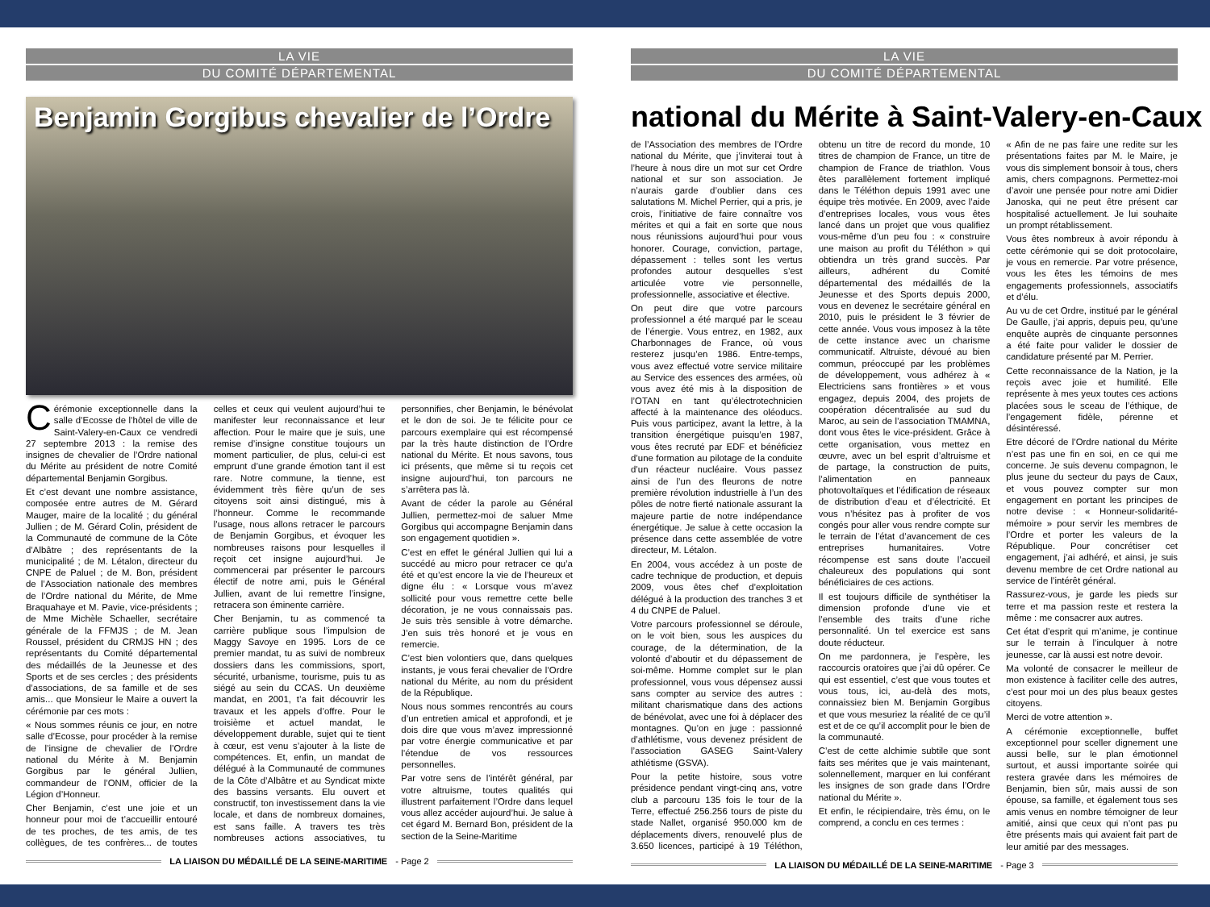LA VIE
DU COMITÉ DÉPARTEMENTAL
Benjamin Gorgibus chevalier de l’Ordre
Cérémonie exceptionnelle dans la salle d’Ecosse de l’hôtel de ville de Saint-Valery-en-Caux ce vendredi 27 septembre 2013 : la remise des insignes de chevalier de l’Ordre national du Mérite au président de notre Comité départemental Benjamin Gorgibus.
Et c’est devant une nombre assistance, composée entre autres de M. Gérard Mauger, maire de la localité ; du général Jullien ; de M. Gérard Colin, président de la Communauté de commune de la Côte d’Albâtre ; des représentants de la municipalité ; de M. Létalon, directeur du CNPE de Paluel ; de M. Bon, président de l’Association nationale des membres de l’Ordre national du Mérite, de Mme Braquahaye et M. Pavie, vice-présidents ; de Mme Michèle Schaeller, secrétaire générale de la FFMJS ; de M. Jean Roussel, président du CRMJS HN ; des représentants du Comité départemental des médaillés de la Jeunesse et des Sports et de ses cercles ; des présidents d’associations, de sa famille et de ses amis... que Monsieur le Maire a ouvert la cérémonie par ces mots :
« Nous sommes réunis ce jour, en notre salle d’Ecosse, pour procéder à la remise de l’insigne de chevalier de l’Ordre national du Mérite à M. Benjamin Gorgibus par le général Jullien, commandeur de l’ONM, officier de la Légion d’Honneur.
Cher Benjamin, c’est une joie et un honneur pour moi de t’accueillir entouré de tes proches, de tes amis, de tes collègues, de tes confrères... de toutes celles et ceux qui veulent aujourd’hui te manifester leur reconnaissance et leur affection. Pour le maire que je suis, une remise d’insigne constitue toujours un moment particulier, de plus, celui-ci est emprunt d’une grande émotion tant il est rare. Notre commune, la tienne, est évidemment très fière qu’un de ses citoyens soit ainsi distingué, mis à l’honneur. Comme le recommande l’usage, nous allons retracer le parcours de Benjamin Gorgibus, et évoquer les nombreuses raisons pour lesquelles il reçoit cet insigne aujourd’hui. Je commencerai par présenter le parcours électif de notre ami, puis le Général Jullien, avant de lui remettre l’insigne, retracera son éminente carrière.
Cher Benjamin, tu as commencé ta carrière publique sous l’impulsion de Maggy Savoye en 1995. Lors de ce premier mandat, tu as suivi de nombreux dossiers dans les commissions, sport, sécurité, urbanisme, tourisme, puis tu as siégé au sein du CCAS. Un deuxième mandat, en 2001, t’a fait découvrir les travaux et les appels d’offre. Pour le troisième et actuel mandat, le développement durable, sujet qui te tient à cœur, est venu s’ajouter à la liste de compétences. Et, enfin, un mandat de délégué à la Communauté de communes de la Côte d’Albâtre et au Syndicat mixte des bassins versants. Elu ouvert et constructif, ton investissement dans la vie locale, et dans de nombreux domaines, est sans faille. A travers tes très nombreuses actions associatives, tu personnifies, cher Benjamin, le bénévolat et le don de soi. Je te félicite pour ce parcours exemplaire qui est récompensé par la très haute distinction de l’Ordre national du Mérite. Et nous savons, tous ici présents, que même si tu reçois cet insigne aujourd’hui, ton parcours ne s’arrêtera pas là.
Avant de céder la parole au Général Jullien, permettez-moi de saluer Mme Gorgibus qui accompagne Benjamin dans son engagement quotidien ».
C’est en effet le général Jullien qui lui a succédé au micro pour retracer ce qu’a été et qu’est encore la vie de l’heureux et digne élu : « Lorsque vous m’avez sollicité pour vous remettre cette belle décoration, je ne vous connaissais pas. Je suis très sensible à votre démarche. J’en suis très honoré et je vous en remercie.
C’est bien volontiers que, dans quelques instants, je vous ferai chevalier de l’Ordre national du Mérite, au nom du président de la République.
Nous nous sommes rencontrés au cours d’un entretien amical et approfondi, et je dois dire que vous m’avez impressionné par votre énergie communicative et par l’étendue de vos ressources personnelles.
Par votre sens de l’intérêt général, par votre altruisme, toutes qualités qui illustrent parfaitement l’Ordre dans lequel vous allez accéder aujourd’hui. Je salue à cet égard M. Bernard Bon, président de la section de la Seine-Maritime
LA LIAISON DU MÉDAILLÉ DE LA SEINE-MARITIME - Page 2
LA VIE
DU COMITÉ DÉPARTEMENTAL
national du Mérite à Saint-Valery-en-Caux
de l’Association des membres de l’Ordre national du Mérite, que j’inviterai tout à l’heure à nous dire un mot sur cet Ordre national et sur son association. Je n’aurais garde d’oublier dans ces salutations M. Michel Perrier, qui a pris, je crois, l’initiative de faire connaître vos mérites et qui a fait en sorte que nous nous réunissions aujourd’hui pour vous honorer. Courage, conviction, partage, dépassement : telles sont les vertus profondes autour desquelles s’est articulée votre vie personnelle, professionnelle, associative et élective.
On peut dire que votre parcours professionnel a été marqué par le sceau de l’énergie. Vous entrez, en 1982, aux Charbonnages de France, où vous resterez jusqu’en 1986. Entre-temps, vous avez effectué votre service militaire au Service des essences des armées, où vous avez été mis à la disposition de l’OTAN en tant qu’électrotechnicien affecté à la maintenance des oléoducs. Puis vous participez, avant la lettre, à la transition énergétique puisqu’en 1987, vous êtes recruté par EDF et bénéficiez d’une formation au pilotage de la conduite d’un réacteur nucléaire. Vous passez ainsi de l’un des fleurons de notre première révolution industrielle à l’un des pôles de notre fierté nationale assurant la majeure partie de notre indépendance énergétique. Je salue à cette occasion la présence dans cette assemblée de votre directeur, M. Létalon.
En 2004, vous accédez à un poste de cadre technique de production, et depuis 2009, vous êtes chef d’exploitation délégué à la production des tranches 3 et 4 du CNPE de Paluel.
Votre parcours professionnel se déroule, on le voit bien, sous les auspices du courage, de la détermination, de la volonté d’aboutir et du dépassement de soi-même. Homme complet sur le plan professionnel, vous vous dépensez aussi sans compter au service des autres : militant charismatique dans des actions de bénévolat, avec une foi à déplacer des montagnes. Qu’on en juge : passionné d’athlétisme, vous devenez président de l’association GASEG Saint-Valery athlétisme (GSVA).
Pour la petite histoire, sous votre présidence pendant vingt-cinq ans, votre club a parcouru 135 fois le tour de la Terre, effectué 256.256 tours de piste du stade Nallet, organisé 950.000 km de déplacements divers, renouvelé plus de 3.650 licences, participé à 19 Téléthon, obtenu un titre de record du monde, 10 titres de champion de France, un titre de champion de France de triathlon. Vous êtes parallèlement fortement impliqué dans le Téléthon depuis 1991 avec une équipe très motivée. En 2009, avec l’aide d’entreprises locales, vous vous êtes lancé dans un projet que vous qualifiez vous-même d’un peu fou : « construire une maison au profit du Téléthon » qui obtiendra un très grand succès. Par ailleurs, adhérent du Comité départemental des médaillés de la Jeunesse et des Sports depuis 2000, vous en devenez le secrétaire général en 2010, puis le président le 3 février de cette année. Vous vous imposez à la tête de cette instance avec un charisme communicatif. Altruiste, dévoué au bien commun, préoccupé par les problèmes de développement, vous adhérez à « Electriciens sans frontières » et vous engagez, depuis 2004, des projets de coopération décentralisée au sud du Maroc, au sein de l’association TMAMNA, dont vous êtes le vice-président. Grâce à cette organisation, vous mettez en œuvre, avec un bel esprit d’altruisme et de partage, la construction de puits, l’alimentation en panneaux photovoltaïques et l’édification de réseaux de distribution d’eau et d’électricité. Et vous n’hésitez pas à profiter de vos congés pour aller vous rendre compte sur le terrain de l’état d’avancement de ces entreprises humanitaires. Votre récompense est sans doute l’accueil chaleureux des populations qui sont bénéficiaires de ces actions.
Il est toujours difficile de synthétiser la dimension profonde d’une vie et l’ensemble des traits d’une riche personnalité. Un tel exercice est sans doute réducteur.
On me pardonnera, je l’espère, les raccourcis oratoires que j’ai dû opérer. Ce qui est essentiel, c’est que vous toutes et vous tous, ici, au-delà des mots, connaissiez bien M. Benjamin Gorgibus et que vous mesuriez la réalité de ce qu’il est et de ce qu’il accomplit pour le bien de la communauté.
C’est de cette alchimie subtile que sont faits ses mérites que je vais maintenant, solennellement, marquer en lui conférant les insignes de son grade dans l’Ordre national du Mérite ».
Et enfin, le récipiendaire, très ému, on le comprend, a conclu en ces termes :
« Afin de ne pas faire une redite sur les présentations faites par M. le Maire, je vous dis simplement bonsoir à tous, chers amis, chers compagnons. Permettez-moi d’avoir une pensée pour notre ami Didier Janoska, qui ne peut être présent car hospitalisé actuellement. Je lui souhaite un prompt rétablissement.
Vous êtes nombreux à avoir répondu à cette cérémonie qui se doit protocolaire, je vous en remercie. Par votre présence, vous les êtes les témoins de mes engagements professionnels, associatifs et d’élu.
Au vu de cet Ordre, institué par le général De Gaulle, j’ai appris, depuis peu, qu’une enquête auprès de cinquante personnes a été faite pour valider le dossier de candidature présenté par M. Perrier.
Cette reconnaissance de la Nation, je la reçois avec joie et humilité. Elle représente à mes yeux toutes ces actions placées sous le sceau de l’éthique, de l’engagement fidèle, pérenne et désintéressé.
Etre décoré de l’Ordre national du Mérite n’est pas une fin en soi, en ce qui me concerne. Je suis devenu compagnon, le plus jeune du secteur du pays de Caux, et vous pouvez compter sur mon engagement en portant les principes de notre devise : « Honneur-solidarité-mémoire » pour servir les membres de l’Ordre et porter les valeurs de la République. Pour concrétiser cet engagement, j’ai adhéré, et ainsi, je suis devenu membre de cet Ordre national au service de l’intérêt général.
Rassurez-vous, je garde les pieds sur terre et ma passion reste et restera la même : me consacrer aux autres.
Cet état d’esprit qui m’anime, je continue sur le terrain à l’inculquer à notre jeunesse, car là aussi est notre devoir.
Ma volonté de consacrer le meilleur de mon existence à faciliter celle des autres, c’est pour moi un des plus beaux gestes citoyens.
Merci de votre attention ».
A cérémonie exceptionnelle, buffet exceptionnel pour sceller dignement une aussi belle, sur le plan émotionnel surtout, et aussi importante soirée qui restera gravée dans les mémoires de Benjamin, bien sûr, mais aussi de son épouse, sa famille, et également tous ses amis venus en nombre témoigner de leur amitié, ainsi que ceux qui n’ont pas pu être présents mais qui avaient fait part de leur amitié par des messages.
LA LIAISON DU MÉDAILLÉ DE LA SEINE-MARITIME - Page 3